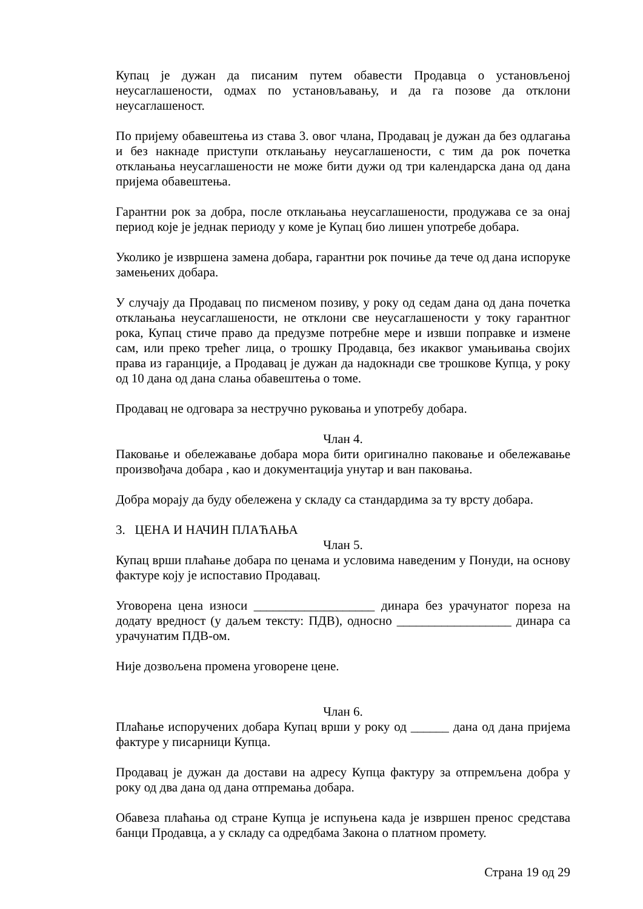Купац је дужан да писаним путем обавести Продавца о установљеној неусаглашености, одмах по установљавању, и да га позове да отклони неусаглашеност.
По пријему обавештења из става 3. овог члана, Продавац је дужан да без одлагања и без накнаде приступи отклањању неусаглашености, с тим да рок почетка отклањања неусаглашености не може бити дужи од три календарска дана од дана пријема обавештења.
Гарантни рок за добра, после отклањања неусаглашености, продужава се за онај период које је једнак периоду у коме је Купац био лишен употребе добара.
Уколико је извршена замена добара, гарантни рок почиње да тече од дана испоруке замењених добара.
У случају да Продавац по писменом позиву, у року од седам дана од дана почетка отклањања неусаглашености, не отклони све неусаглашености у току гарантног рока, Купац стиче право да предузме потребне мере и извши поправке и измене сам, или преко трећег лица, о трошку Продавца, без икаквог умањивања својих права из гаранције, а Продавац је дужан да надокнади све трошкове Купца, у року од 10 дана од дана слања обавештења о томе.
Продавац не одговара за нестручно руковања и употребу добара.
Члан 4.
Паковање и обележавање добара мора бити оригинално паковање и обележавање произвођача добара , као и документација унутар и ван паковања.
Добра морају да буду обележена у складу са стандардима за ту врсту добара.
3. ЦЕНА И НАЧИН ПЛАЋАЊА
Члан 5.
Купац врши плаћање добара по ценама и условима наведеним у Понуди, на основу фактуре коју је испоставио Продавац.
Уговорена цена износи ___________________ динара без урачунатог пореза на додату вредност (у даљем тексту: ПДВ), односно __________________ динара са урачунатим ПДВ-ом.
Није дозвољена промена уговорене цене.
Члан 6.
Плаћање испоручених добара Купац врши у року од ______ дана од дана пријема фактуре у писарници Купца.
Продавац је дужан да достави на адресу Купца фактуру за отпремљена добра у року од два дана од дана отпремања добара.
Обавеза плаћања од стране Купца је испуњена када је извршен пренос средстава банци Продавца, а у складу са одредбама Закона о платном промету.
Страна 19 од 29